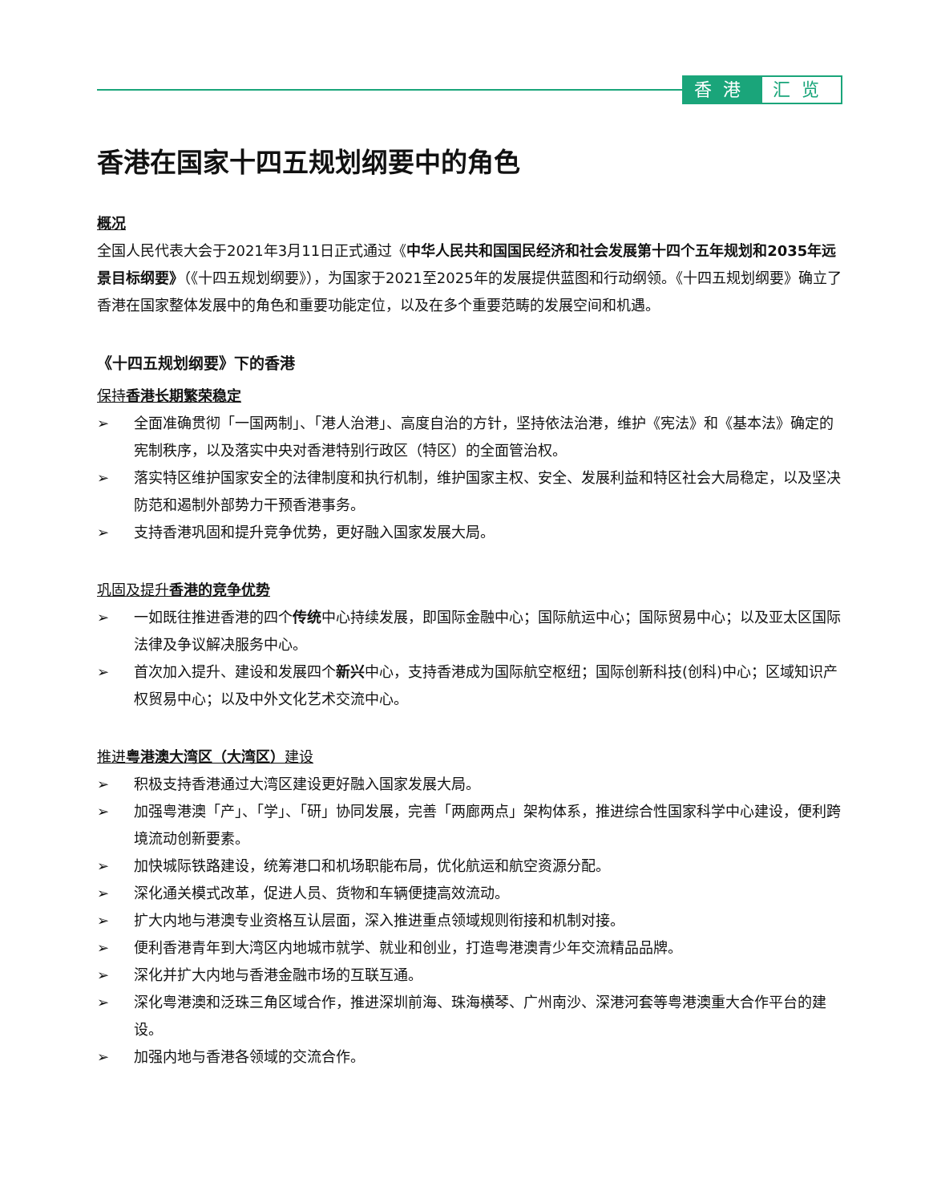香港 汇览
香港在国家十四五规划纲要中的角色
概况
全国人民代表大会于2021年3月11日正式通过《中华人民共和国国民经济和社会发展第十四个五年规划和2035年远景目标纲要》（《十四五规划纲要》），为国家于2021至2025年的发展提供蓝图和行动纲领。《十四五规划纲要》确立了香港在国家整体发展中的角色和重要功能定位，以及在多个重要范畴的发展空间和机遇。
《十四五规划纲要》下的香港
保持香港长期繁荣稳定
➢ 全面准确贯彻「一国两制」、「港人治港」、高度自治的方针，坚持依法治港，维护《宪法》和《基本法》确定的宪制秩序，以及落实中央对香港特别行政区（特区）的全面管治权。
➢ 落实特区维护国家安全的法律制度和执行机制，维护国家主权、安全、发展利益和特区社会大局稳定，以及坚决防范和遏制外部势力干预香港事务。
➢ 支持香港巩固和提升竞争优势，更好融入国家发展大局。
巩固及提升香港的竞争优势
➢ 一如既往推进香港的四个传统中心持续发展，即国际金融中心；国际航运中心；国际贸易中心；以及亚太区国际法律及争议解决服务中心。
➢ 首次加入提升、建设和发展四个新兴中心，支持香港成为国际航空枢纽；国际创新科技(创科)中心；区域知识产权贸易中心；以及中外文化艺术交流中心。
推进粤港澳大湾区（大湾区）建设
➢ 积极支持香港通过大湾区建设更好融入国家发展大局。
➢ 加强粤港澳「产」、「学」、「研」协同发展，完善「两廊两点」架构体系，推进综合性国家科学中心建设，便利跨境流动创新要素。
➢ 加快城际铁路建设，统筹港口和机场职能布局，优化航运和航空资源分配。
➢ 深化通关模式改革，促进人员、货物和车辆便捷高效流动。
➢ 扩大内地与港澳专业资格互认层面，深入推进重点领域规则衔接和机制对接。
➢ 便利香港青年到大湾区内地城市就学、就业和创业，打造粤港澳青少年交流精品品牌。
➢ 深化并扩大内地与香港金融市场的互联互通。
➢ 深化粤港澳和泛珠三角区域合作，推进深圳前海、珠海横琴、广州南沙、深港河套等粤港澳重大合作平台的建设。
➢ 加强内地与香港各领域的交流合作。